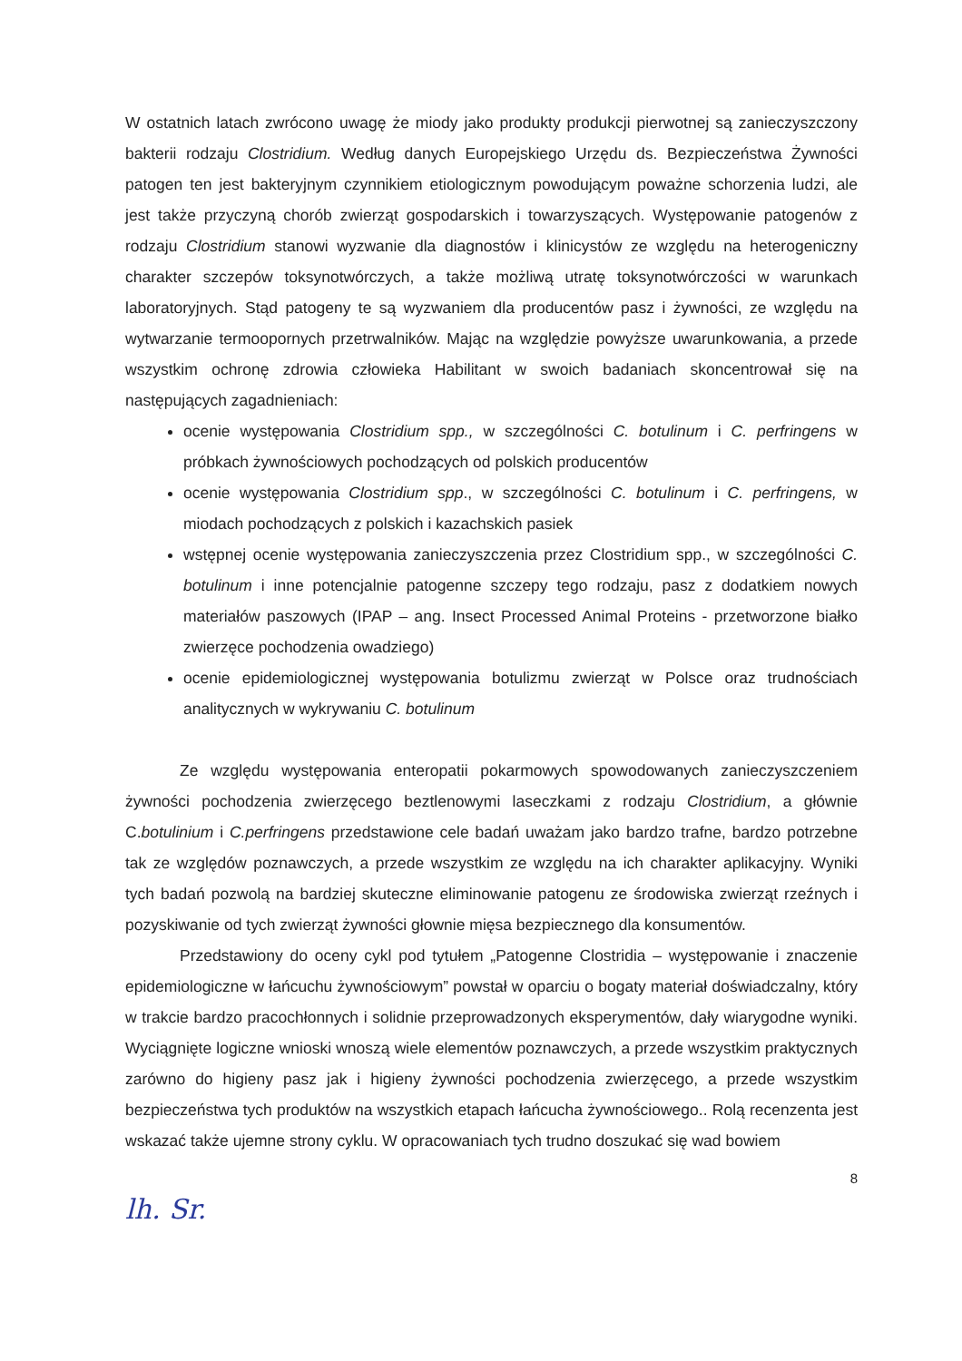W ostatnich latach zwrócono uwagę że miody jako produkty produkcji pierwotnej są zanieczyszczony bakterii rodzaju Clostridium. Według danych Europejskiego Urzędu ds. Bezpieczeństwa Żywności patogen ten jest bakteryjnym czynnikiem etiologicznym powodującym poważne schorzenia ludzi, ale jest także przyczyną chorób zwierząt gospodarskich i towarzyszących. Występowanie patogenów z rodzaju Clostridium stanowi wyzwanie dla diagnostów i klinicystów ze względu na heterogeniczny charakter szczepów toksynotwórczych, a także możliwą utratę toksynotwórczości w warunkach laboratoryjnych. Stąd patogeny te są wyzwaniem dla producentów pasz i żywności, ze względu na wytwarzanie termoopornych przetrwalników. Mając na względzie powyższe uwarunkowania, a przede wszystkim ochronę zdrowia człowieka Habilitant w swoich badaniach skoncentrował się na następujących zagadnieniach:
ocenie występowania Clostridium spp., w szczególności C. botulinum i C. perfringens w próbkach żywnościowych pochodzących od polskich producentów
ocenie występowania Clostridium spp., w szczególności C. botulinum i C. perfringens, w miodach pochodzących z polskich i kazachskich pasiek
wstępnej ocenie występowania zanieczyszczenia przez Clostridium spp., w szczególności C. botulinum i inne potencjalnie patogenne szczepy tego rodzaju, pasz z dodatkiem nowych materiałów paszowych (IPAP – ang. Insect Processed Animal Proteins - przetworzone białko zwierzęce pochodzenia owadziego)
ocenie epidemiologicznej występowania botulizmu zwierząt w Polsce oraz trudnościach analitycznych w wykrywaniu C. botulinum
Ze względu występowania enteropatii pokarmowych spowodowanych zanieczyszczeniem żywności pochodzenia zwierzęcego beztlenowymi laseczkami z rodzaju Clostridium, a głównie C.botulinium i C.perfringens przedstawione cele badań uważam jako bardzo trafne, bardzo potrzebne tak ze względów poznawczych, a przede wszystkim ze względu na ich charakter aplikacyjny. Wyniki tych badań pozwolą na bardziej skuteczne eliminowanie patogenu ze środowiska zwierząt rzeźnych i pozyskiwanie od tych zwierząt żywności głownie mięsa bezpiecznego dla konsumentów.
Przedstawiony do oceny cykl pod tytułem „Patogenne Clostridia – występowanie i znaczenie epidemiologiczne w łańcuchu żywnościowym” powstał w oparciu o bogaty materiał doświadczalny, który w trakcie bardzo pracochłonnych i solidnie przeprowadzonych eksperymentów, dały wiarygodne wyniki. Wyciągnięte logiczne wnioski wnoszą wiele elementów poznawczych, a przede wszystkim praktycznych zarówno do higieny pasz jak i higieny żywności pochodzenia zwierzęcego, a przede wszystkim bezpieczeństwa tych produktów na wszystkich etapach łańcucha żywnościowego.. Rolą recenzenta jest wskazać także ujemne strony cyklu. W opracowaniach tych trudno doszukać się wad bowiem
8
lh. Sr.